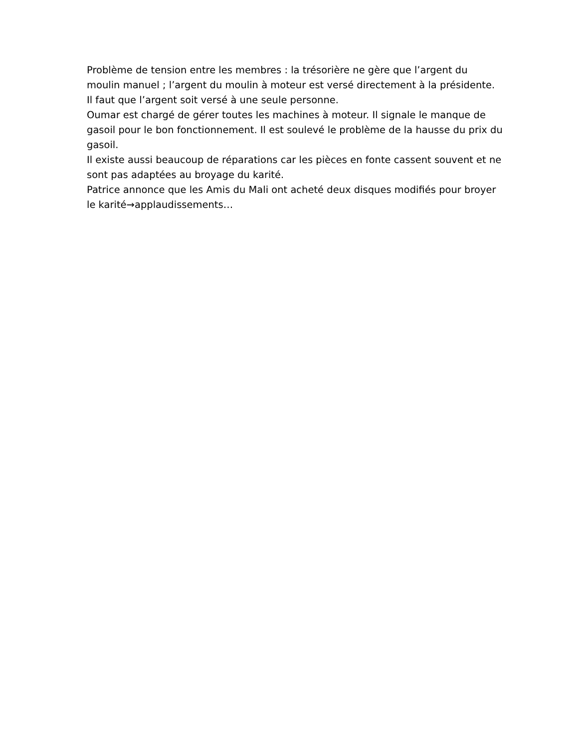Problème de tension entre les membres : la trésorière ne gère que l’argent du moulin manuel ; l’argent du moulin à moteur est versé directement à la présidente. Il faut que l’argent soit versé à une seule personne.
Oumar est chargé de gérer toutes les machines à moteur. Il signale le manque de gasoil pour le bon fonctionnement. Il est soulevé le problème de la hausse du prix du gasoil.
Il existe aussi beaucoup de réparations car les pièces en fonte cassent souvent et ne sont pas adaptées au broyage du karité.
Patrice annonce que les Amis du Mali ont acheté deux disques modifiés pour broyer le karité→applaudissements…